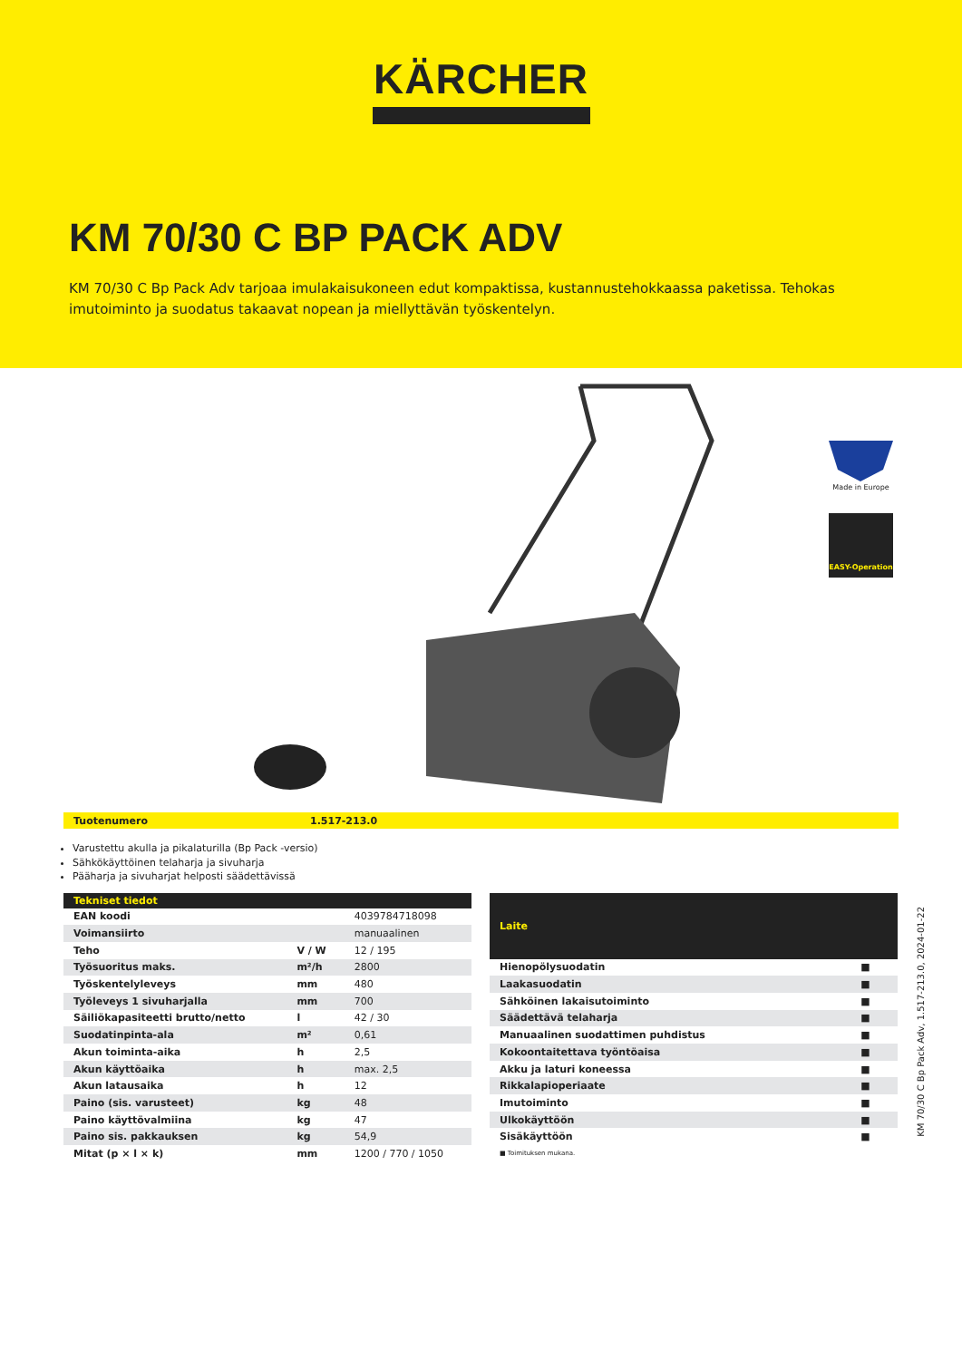KÄRCHER
KM 70/30 C BP PACK ADV
KM 70/30 C Bp Pack Adv tarjoaa imulakaisukoneen edut kompaktissa, kustannustehokkaassa paketissa. Tehokas imutoiminto ja suodatus takaavat nopean ja miellyttävän työskentelyn.
Made in Europe
EASY-Operation
Tuotenumero 1.517-213.0
Varustettu akulla ja pikalaturilla (Bp Pack -versio)
Sähkökäyttöinen telaharja ja sivuharja
Pääharja ja sivuharjat helposti säädettävissä
| Tekniset tiedot | | |
| --- | --- | --- |
| EAN koodi | | 4039784718098 |
| Voimansiirto | | manuaalinen |
| Teho | V / W | 12 / 195 |
| Työsuoritus maks. | m²/h | 2800 |
| Työskentelyleveys | mm | 480 |
| Työleveys 1 sivuharjalla | mm | 700 |
| Säiliökapasiteetti brutto/netto | l | 42 / 30 |
| Suodatinpinta-ala | m² | 0,61 |
| Akun toiminta-aika | h | 2,5 |
| Akun käyttöaika | h | max. 2,5 |
| Akun latausaika | h | 12 |
| Paino (sis. varusteet) | kg | 48 |
| Paino käyttövalmiina | kg | 47 |
| Paino sis. pakkauksen | kg | 54,9 |
| Mitat (p × l × k) | mm | 1200 / 770 / 1050 |
| Laite | |
| --- | --- |
| Hienopölysuodatin | ■ |
| Laakasuodatin | ■ |
| Sähköinen lakaisutoiminto | ■ |
| Säädettävä telaharja | ■ |
| Manuaalinen suodattimen puhdistus | ■ |
| Kokoontaitettava työntöaisa | ■ |
| Akku ja laturi koneessa | ■ |
| Rikkalapioperiaate | ■ |
| Imutoiminto | ■ |
| Ulkokäyttöön | ■ |
| Sisäkäyttöön | ■ |
| ■ Toimituksen mukana. | |
KM 70/30 C Bp Pack Adv, 1.517-213.0, 2024-01-22